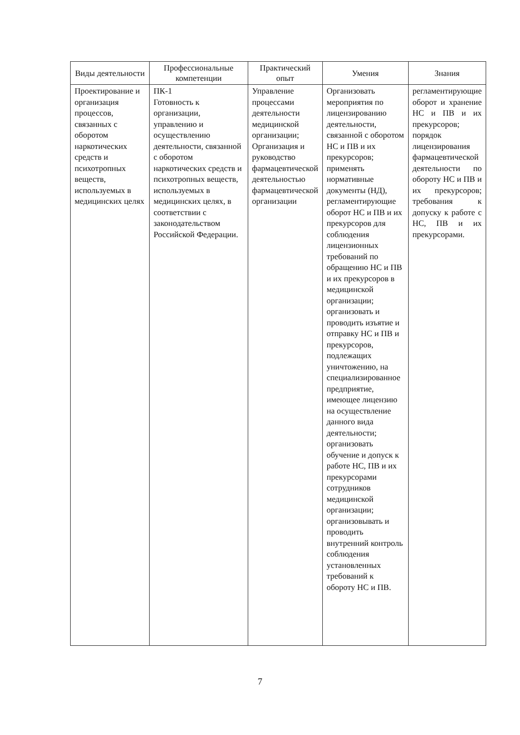| Виды деятельности | Профессиональные компетенции | Практический опыт | Умения | Знания |
| --- | --- | --- | --- | --- |
| Проектирование и организация процессов, связанных с оборотом наркотических средств и психотропных веществ, используемых в медицинских целях | ПК-1 Готовность к организации, управлению и осуществлению деятельности, связанной с оборотом наркотических средств и психотропных веществ, используемых в медицинских целях, в соответствии с законодательством Российской Федерации. | Управление процессами деятельности медицинской организации; Организация и руководство фармацевтической деятельностью фармацевтической организации | Организовать мероприятия по лицензированию деятельности, связанной с оборотом НС и ПВ и их прекурсоров; применять нормативные документы (НД), регламентирующие оборот НС и ПВ и их прекурсоров для соблюдения лицензионных требований по обращению НС и ПВ и их прекурсоров в медицинской организации; организовать и проводить изъятие и отправку НС и ПВ и прекурсоров, подлежащих уничтожению, на специализированное предприятие, имеющее лицензию на осуществление данного вида деятельности; организовать обучение и допуск к работе НС, ПВ и их прекурсорами сотрудников медицинской организации; организовывать и проводить внутренний контроль соблюдения установленных требований к обороту НС и ПВ. | регламентирующие оборот и хранение НС и ПВ и их прекурсоров; порядок лицензирования фармацевтической деятельности по обороту НС и ПВ и их прекурсоров; требования к допуску к работе с НС, ПВ и их прекурсорами. |
7